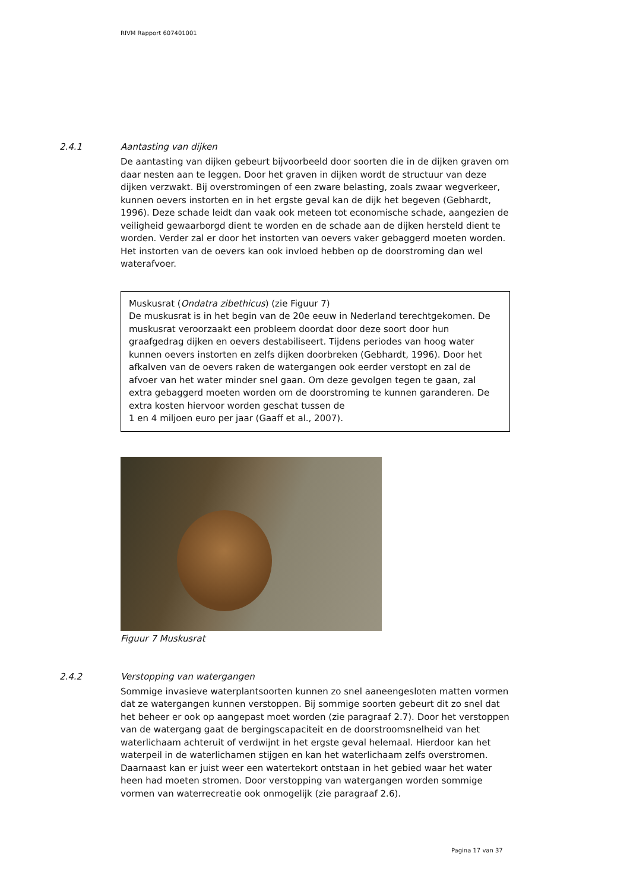RIVM Rapport 607401001
2.4.1 Aantasting van dijken
De aantasting van dijken gebeurt bijvoorbeeld door soorten die in de dijken graven om daar nesten aan te leggen. Door het graven in dijken wordt de structuur van deze dijken verzwakt. Bij overstromingen of een zware belasting, zoals zwaar wegverkeer, kunnen oevers instorten en in het ergste geval kan de dijk het begeven (Gebhardt, 1996). Deze schade leidt dan vaak ook meteen tot economische schade, aangezien de veiligheid gewaarborgd dient te worden en de schade aan de dijken hersteld dient te worden. Verder zal er door het instorten van oevers vaker gebaggerd moeten worden. Het instorten van de oevers kan ook invloed hebben op de doorstroming dan wel waterafvoer.
Muskusrat (Ondatra zibethicus) (zie Figuur 7)
De muskusrat is in het begin van de 20e eeuw in Nederland terechtgekomen. De muskusrat veroorzaakt een probleem doordat door deze soort door hun graafgedrag dijken en oevers destabiliseert. Tijdens periodes van hoog water kunnen oevers instorten en zelfs dijken doorbreken (Gebhardt, 1996). Door het afkalven van de oevers raken de watergangen ook eerder verstopt en zal de afvoer van het water minder snel gaan. Om deze gevolgen tegen te gaan, zal extra gebaggerd moeten worden om de doorstroming te kunnen garanderen. De extra kosten hiervoor worden geschat tussen de
1 en 4 miljoen euro per jaar (Gaaff et al., 2007).
Figuur 7 Muskusrat
2.4.2 Verstopping van watergangen
Sommige invasieve waterplantsoorten kunnen zo snel aaneengesloten matten vormen dat ze watergangen kunnen verstoppen. Bij sommige soorten gebeurt dit zo snel dat het beheer er ook op aangepast moet worden (zie paragraaf 2.7). Door het verstoppen van de watergang gaat de bergingscapaciteit en de doorstroomsnelheid van het waterlichaam achteruit of verdwijnt in het ergste geval helemaal. Hierdoor kan het waterpeil in de waterlichamen stijgen en kan het waterlichaam zelfs overstromen. Daarnaast kan er juist weer een watertekort ontstaan in het gebied waar het water heen had moeten stromen. Door verstopping van watergangen worden sommige vormen van waterrecreatie ook onmogelijk (zie paragraaf 2.6).
Pagina 17 van 37